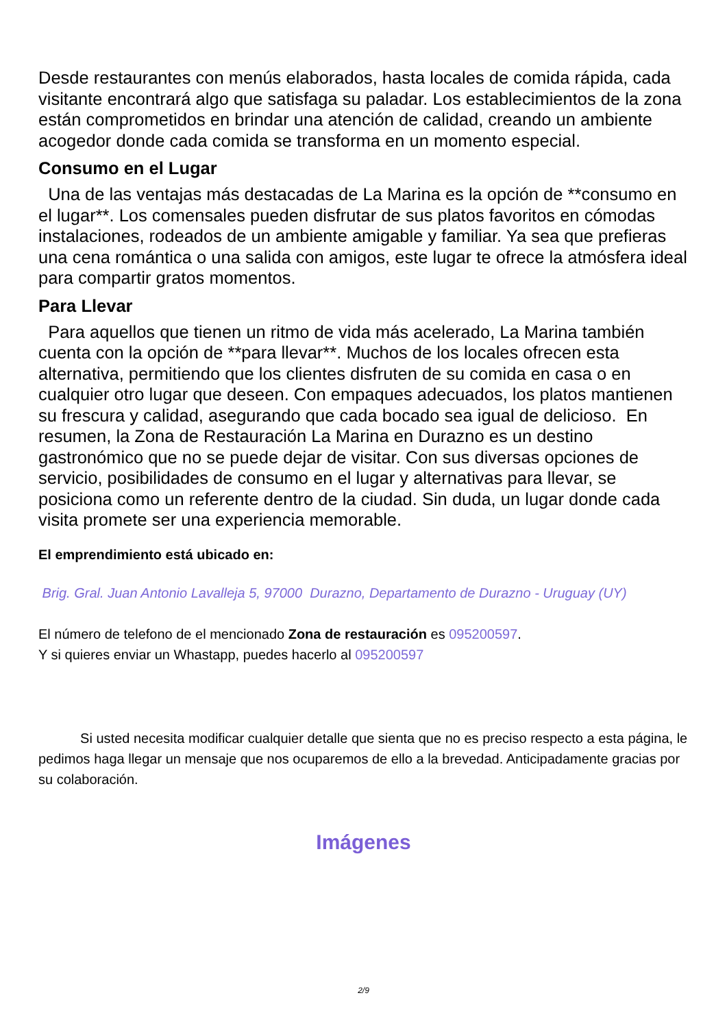Desde restaurantes con menús elaborados, hasta locales de comida rápida, cada visitante encontrará algo que satisfaga su paladar. Los establecimientos de la zona están comprometidos en brindar una atención de calidad, creando un ambiente acogedor donde cada comida se transforma en un momento especial.
Consumo en el Lugar
Una de las ventajas más destacadas de La Marina es la opción de **consumo en el lugar**. Los comensales pueden disfrutar de sus platos favoritos en cómodas instalaciones, rodeados de un ambiente amigable y familiar. Ya sea que prefieras una cena romántica o una salida con amigos, este lugar te ofrece la atmósfera ideal para compartir gratos momentos.
Para Llevar
Para aquellos que tienen un ritmo de vida más acelerado, La Marina también cuenta con la opción de **para llevar**. Muchos de los locales ofrecen esta alternativa, permitiendo que los clientes disfruten de su comida en casa o en cualquier otro lugar que deseen. Con empaques adecuados, los platos mantienen su frescura y calidad, asegurando que cada bocado sea igual de delicioso. En resumen, la Zona de Restauración La Marina en Durazno es un destino gastronómico que no se puede dejar de visitar. Con sus diversas opciones de servicio, posibilidades de consumo en el lugar y alternativas para llevar, se posiciona como un referente dentro de la ciudad. Sin duda, un lugar donde cada visita promete ser una experiencia memorable.
El emprendimiento está ubicado en:
Brig. Gral. Juan Antonio Lavalleja 5, 97000 Durazno, Departamento de Durazno - Uruguay (UY)
El número de telefono de el mencionado Zona de restauración es 095200597.
Y si quieres enviar un Whastapp, puedes hacerlo al 095200597
Si usted necesita modificar cualquier detalle que sienta que no es preciso respecto a esta página, le pedimos haga llegar un mensaje que nos ocuparemos de ello a la brevedad. Anticipadamente gracias por su colaboración.
Imágenes
2/9